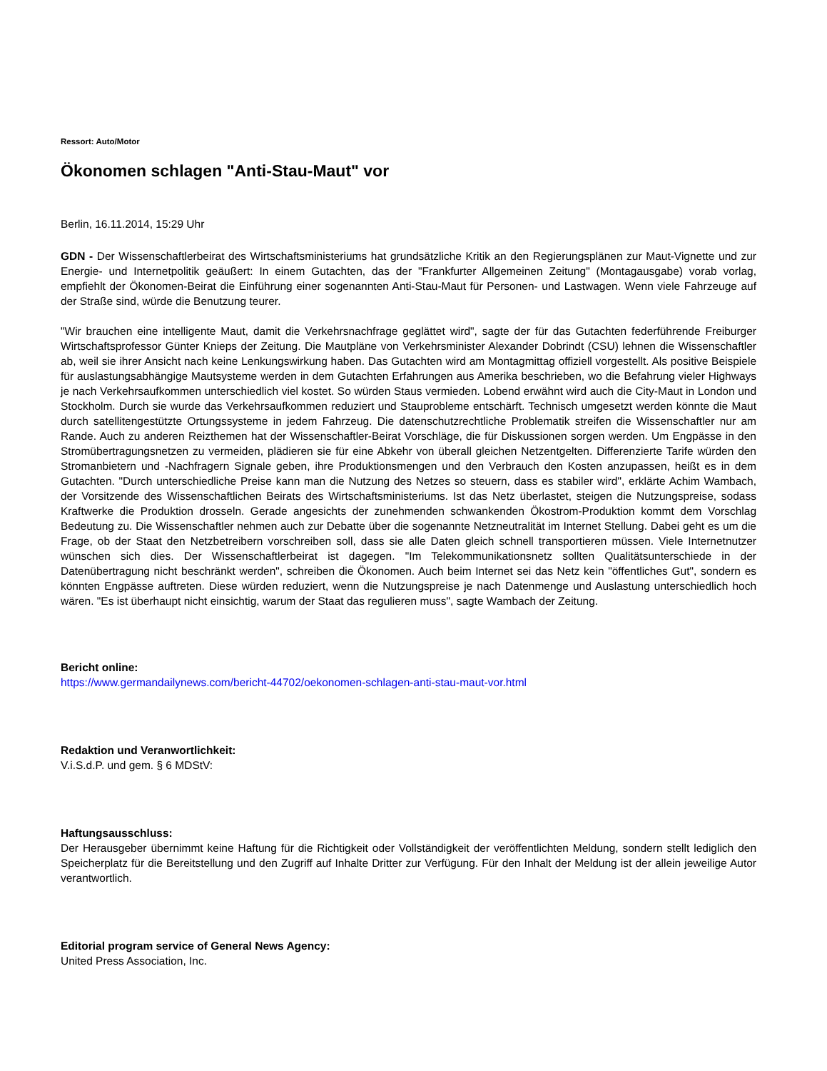Ressort: Auto/Motor
Ökonomen schlagen "Anti-Stau-Maut" vor
Berlin, 16.11.2014, 15:29 Uhr
GDN - Der Wissenschaftlerbeirat des Wirtschaftsministeriums hat grundsätzliche Kritik an den Regierungsplänen zur Maut-Vignette und zur Energie- und Internetpolitik geäußert: In einem Gutachten, das der "Frankfurter Allgemeinen Zeitung" (Montagausgabe) vorab vorlag, empfiehlt der Ökonomen-Beirat die Einführung einer sogenannten Anti-Stau-Maut für Personen- und Lastwagen. Wenn viele Fahrzeuge auf der Straße sind, würde die Benutzung teurer.
"Wir brauchen eine intelligente Maut, damit die Verkehrsnachfrage geglättet wird", sagte der für das Gutachten federführende Freiburger Wirtschaftsprofessor Günter Knieps der Zeitung. Die Mautpläne von Verkehrsminister Alexander Dobrindt (CSU) lehnen die Wissenschaftler ab, weil sie ihrer Ansicht nach keine Lenkungswirkung haben. Das Gutachten wird am Montagmittag offiziell vorgestellt. Als positive Beispiele für auslastungsabhängige Mautsysteme werden in dem Gutachten Erfahrungen aus Amerika beschrieben, wo die Befahrung vieler Highways je nach Verkehrsaufkommen unterschiedlich viel kostet. So würden Staus vermieden. Lobend erwähnt wird auch die City-Maut in London und Stockholm. Durch sie wurde das Verkehrsaufkommen reduziert und Stauprobleme entschärft. Technisch umgesetzt werden könnte die Maut durch satellitengestützte Ortungssysteme in jedem Fahrzeug. Die datenschutzrechtliche Problematik streifen die Wissenschaftler nur am Rande. Auch zu anderen Reizthemen hat der Wissenschaftler-Beirat Vorschläge, die für Diskussionen sorgen werden. Um Engpässe in den Stromübertragungsnetzen zu vermeiden, plädieren sie für eine Abkehr von überall gleichen Netzentgelten. Differenzierte Tarife würden den Stromanbietern und -Nachfragern Signale geben, ihre Produktionsmengen und den Verbrauch den Kosten anzupassen, heißt es in dem Gutachten. "Durch unterschiedliche Preise kann man die Nutzung des Netzes so steuern, dass es stabiler wird", erklärte Achim Wambach, der Vorsitzende des Wissenschaftlichen Beirats des Wirtschaftsministeriums. Ist das Netz überlastet, steigen die Nutzungspreise, sodass Kraftwerke die Produktion drosseln. Gerade angesichts der zunehmenden schwankenden Ökostrom-Produktion kommt dem Vorschlag Bedeutung zu. Die Wissenschaftler nehmen auch zur Debatte über die sogenannte Netzneutralität im Internet Stellung. Dabei geht es um die Frage, ob der Staat den Netzbetreibern vorschreiben soll, dass sie alle Daten gleich schnell transportieren müssen. Viele Internetnutzer wünschen sich dies. Der Wissenschaftlerbeirat ist dagegen. "Im Telekommunikationsnetz sollten Qualitätsunterschiede in der Datenübertragung nicht beschränkt werden", schreiben die Ökonomen. Auch beim Internet sei das Netz kein "öffentliches Gut", sondern es könnten Engpässe auftreten. Diese würden reduziert, wenn die Nutzungspreise je nach Datenmenge und Auslastung unterschiedlich hoch wären. "Es ist überhaupt nicht einsichtig, warum der Staat das regulieren muss", sagte Wambach der Zeitung.
Bericht online:
https://www.germandailynews.com/bericht-44702/oekonomen-schlagen-anti-stau-maut-vor.html
Redaktion und Veranwortlichkeit:
V.i.S.d.P. und gem. § 6 MDStV:
Haftungsausschluss:
Der Herausgeber übernimmt keine Haftung für die Richtigkeit oder Vollständigkeit der veröffentlichten Meldung, sondern stellt lediglich den Speicherplatz für die Bereitstellung und den Zugriff auf Inhalte Dritter zur Verfügung. Für den Inhalt der Meldung ist der allein jeweilige Autor verantwortlich.
Editorial program service of General News Agency:
United Press Association, Inc.